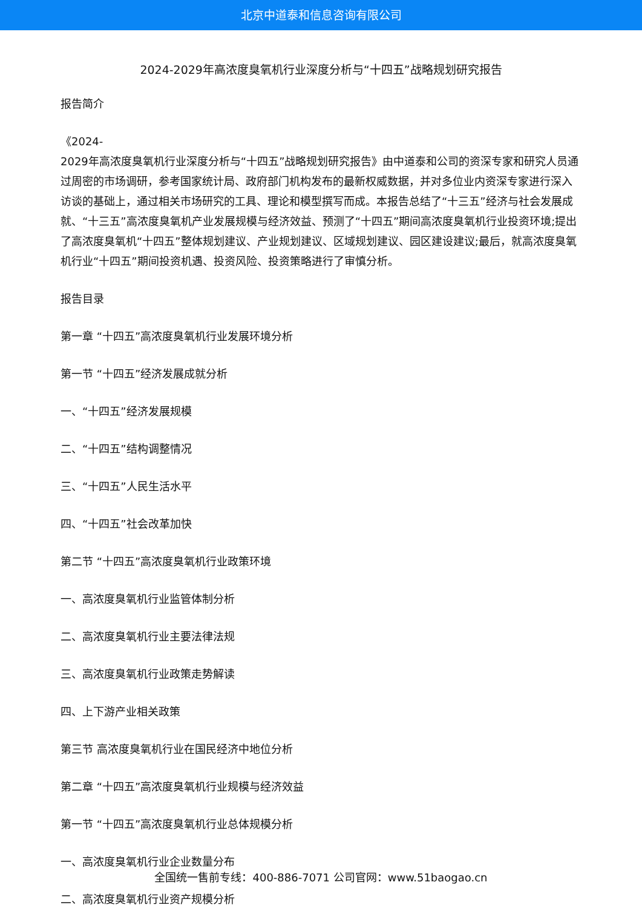北京中道泰和信息咨询有限公司
2024-2029年高浓度臭氧机行业深度分析与“十四五”战略规划研究报告
报告简介
《2024-
2029年高浓度臭氧机行业深度分析与“十四五”战略规划研究报告》由中道泰和公司的资深专家和研究人员通过周密的市场调研，参考国家统计局、政府部门机构发布的最新权威数据，并对多位业内资深专家进行深入访谈的基础上，通过相关市场研究的工具、理论和模型撰写而成。本报告总结了“十三五”经济与社会发展成就、“十三五”高浓度臭氧机产业发展规模与经济效益、预测了“十四五”期间高浓度臭氧机行业投资环境;提出了高浓度臭氧机“十四五”整体规划建议、产业规划建议、区域规划建议、园区建设建议;最后，就高浓度臭氧机行业“十四五”期间投资机遇、投资风险、投资策略进行了审慎分析。
报告目录
第一章 “十四五”高浓度臭氧机行业发展环境分析
第一节 “十四五”经济发展成就分析
一、“十四五”经济发展规模
二、“十四五”结构调整情况
三、“十四五”人民生活水平
四、“十四五”社会改革加快
第二节 “十四五”高浓度臭氧机行业政策环境
一、高浓度臭氧机行业监管体制分析
二、高浓度臭氧机行业主要法律法规
三、高浓度臭氧机行业政策走势解读
四、上下游产业相关政策
第三节 高浓度臭氧机行业在国民经济中地位分析
第二章 “十四五”高浓度臭氧机行业规模与经济效益
第一节 “十四五”高浓度臭氧机行业总体规模分析
一、高浓度臭氧机行业企业数量分布
二、高浓度臭氧机行业资产规模分析
全国统一售前专线：400-886-7071 公司官网：www.51baogao.cn